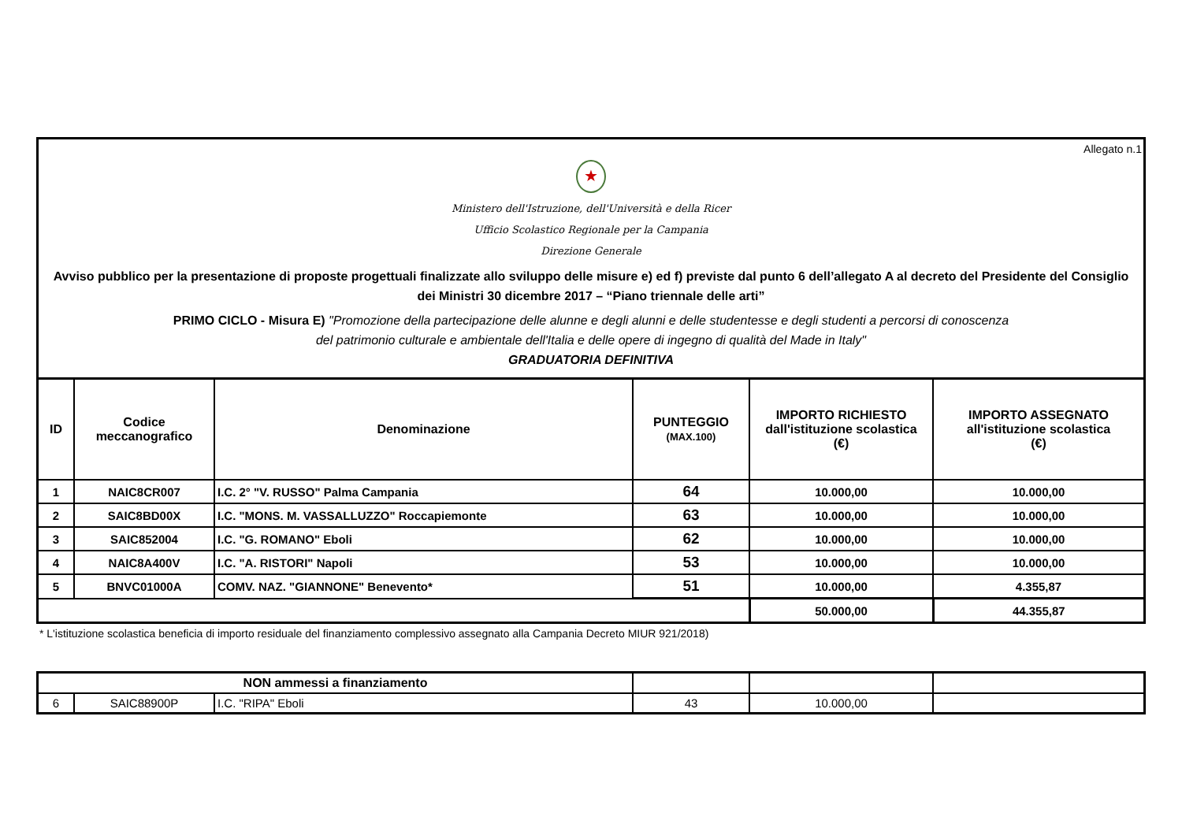Allegato n.1
★
Ministero dell'Istruzione, dell'Università e della Ricer
Ufficio Scolastico Regionale per la Campania
Direzione Generale
Avviso pubblico per la presentazione di proposte progettuali finalizzate allo sviluppo delle misure e) ed f) previste dal punto 6 dell’allegato A al decreto del Presidente del Consiglio dei Ministri 30 dicembre 2017 – “Piano triennale delle arti”
PRIMO CICLO - Misura E) "Promozione della partecipazione delle alunne e degli alunni e delle studentesse e degli studenti a percorsi di conoscenza
del patrimonio culturale e ambientale dell'Italia e delle opere di ingegno di qualità del Made in Italy"
GRADUATORIA DEFINITIVA
| ID | Codice meccanografico | Denominazione | PUNTEGGIO (MAX.100) | IMPORTO RICHIESTO dall'istituzione scolastica (€) | IMPORTO ASSEGNATO all'istituzione scolastica (€) |
| --- | --- | --- | --- | --- | --- |
| 1 | NAIC8CR007 | I.C. 2° "V. RUSSO" Palma Campania | 64 | 10.000,00 | 10.000,00 |
| 2 | SAIC8BD00X | I.C. "MONS. M. VASSALLUZZO" Roccapiemonte | 63 | 10.000,00 | 10.000,00 |
| 3 | SAIC852004 | I.C. "G. ROMANO" Eboli | 62 | 10.000,00 | 10.000,00 |
| 4 | NAIC8A400V | I.C. "A. RISTORI" Napoli | 53 | 10.000,00 | 10.000,00 |
| 5 | BNVC01000A | COMV. NAZ. "GIANNONE" Benevento* | 51 | 10.000,00 | 4.355,87 |
| | | | | 50.000,00 | 44.355,87 |
* L'istituzione scolastica beneficia di importo residuale del finanziamento complessivo assegnato alla Campania Decreto MIUR 921/2018)
| NON ammessi a finanziamento | | | | | |
| --- | --- | --- | --- | --- | --- |
| 6 | SAIC88900P | I.C. "RIPA" Eboli | 43 | 10.000,00 | |